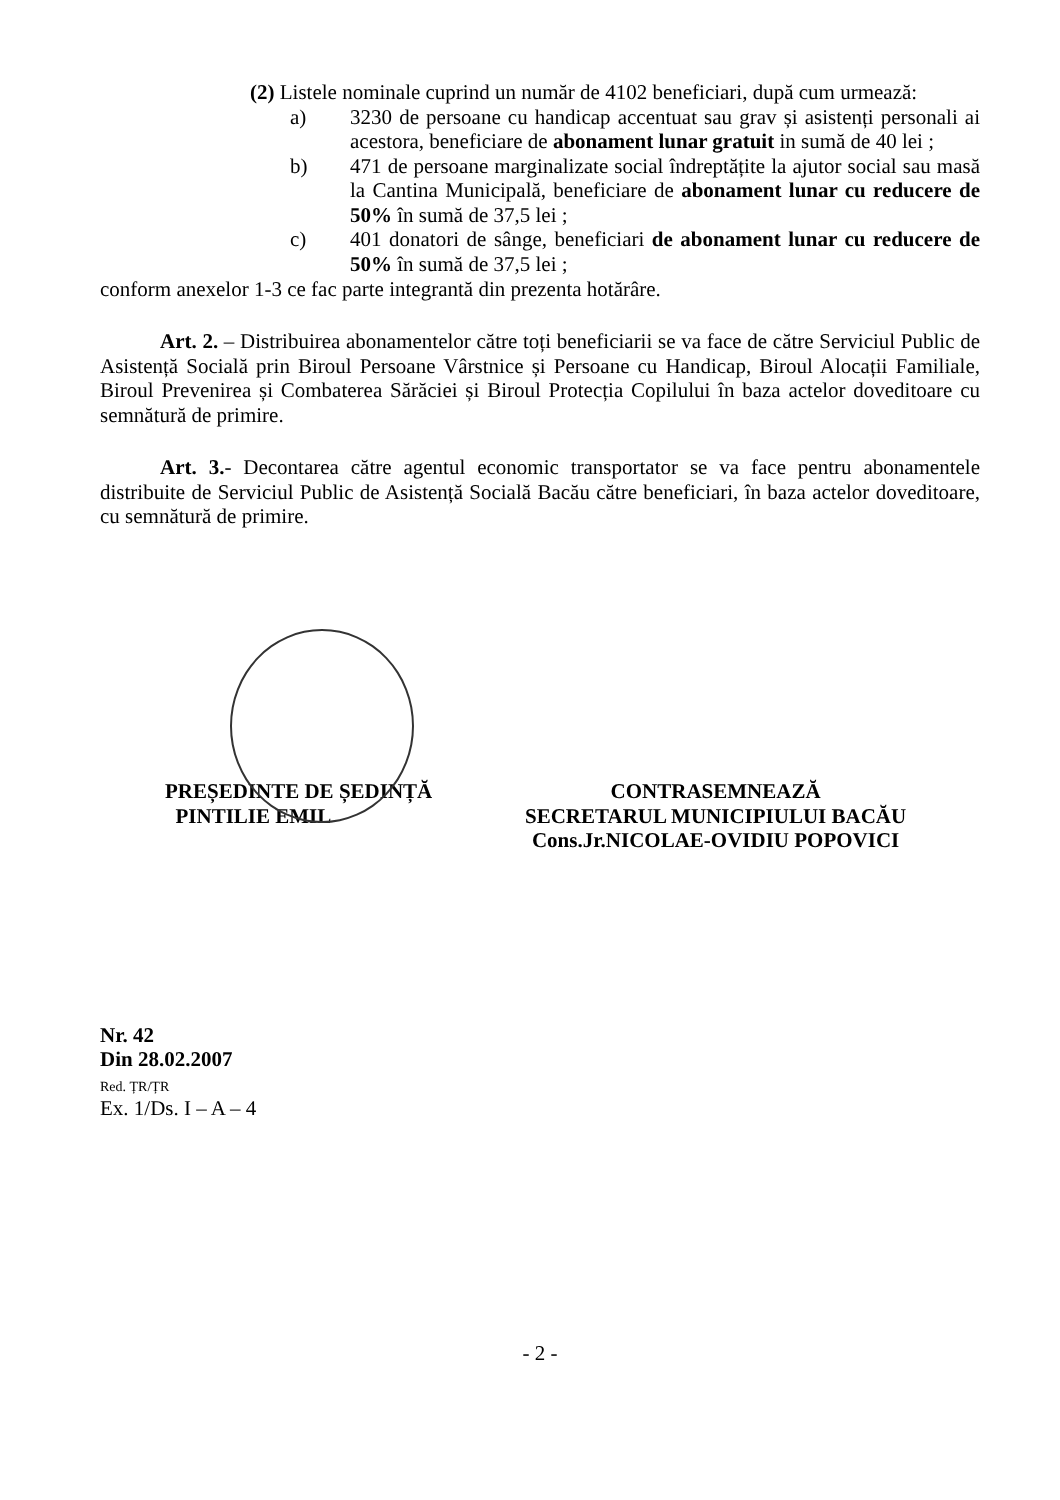(2) Listele nominale cuprind un număr de 4102 beneficiari, după cum urmează:
a) 3230 de persoane cu handicap accentuat sau grav și asistenți personali ai acestora, beneficiare de abonament lunar gratuit in sumă de 40 lei ;
b) 471 de persoane marginalizate social îndreptățite la ajutor social sau masă la Cantina Municipală, beneficiare de abonament lunar cu reducere de 50% în sumă de 37,5 lei ;
c) 401 donatori de sânge, beneficiari de abonament lunar cu reducere de 50% în sumă de 37,5 lei ;
conform anexelor 1-3 ce fac parte integrantă din prezenta hotărâre.
Art. 2. – Distribuirea abonamentelor către toți beneficiarii se va face de către Serviciul Public de Asistență Socială prin Biroul Persoane Vârstnice și Persoane cu Handicap, Biroul Alocații Familiale, Biroul Prevenirea și Combaterea Sărăciei și Biroul Protecția Copilului în baza actelor doveditoare cu semnătură de primire.
Art. 3.- Decontarea către agentul economic transportator se va face pentru abonamentele distribuite de Serviciul Public de Asistență Socială Bacău către beneficiari, în baza actelor doveditoare, cu semnătură de primire.
PREȘEDINTE DE ȘEDINȚĂ
PINTILIE EMIL
CONTRASEMNEAZĂ
SECRETARUL MUNICIPIULUI BACĂU
Cons.Jr.NICOLAE-OVIDIU POPOVICI
Nr. 42
Din 28.02.2007
Red. ȚR/ȚR
Ex. 1/Ds. I – A – 4
- 2 -